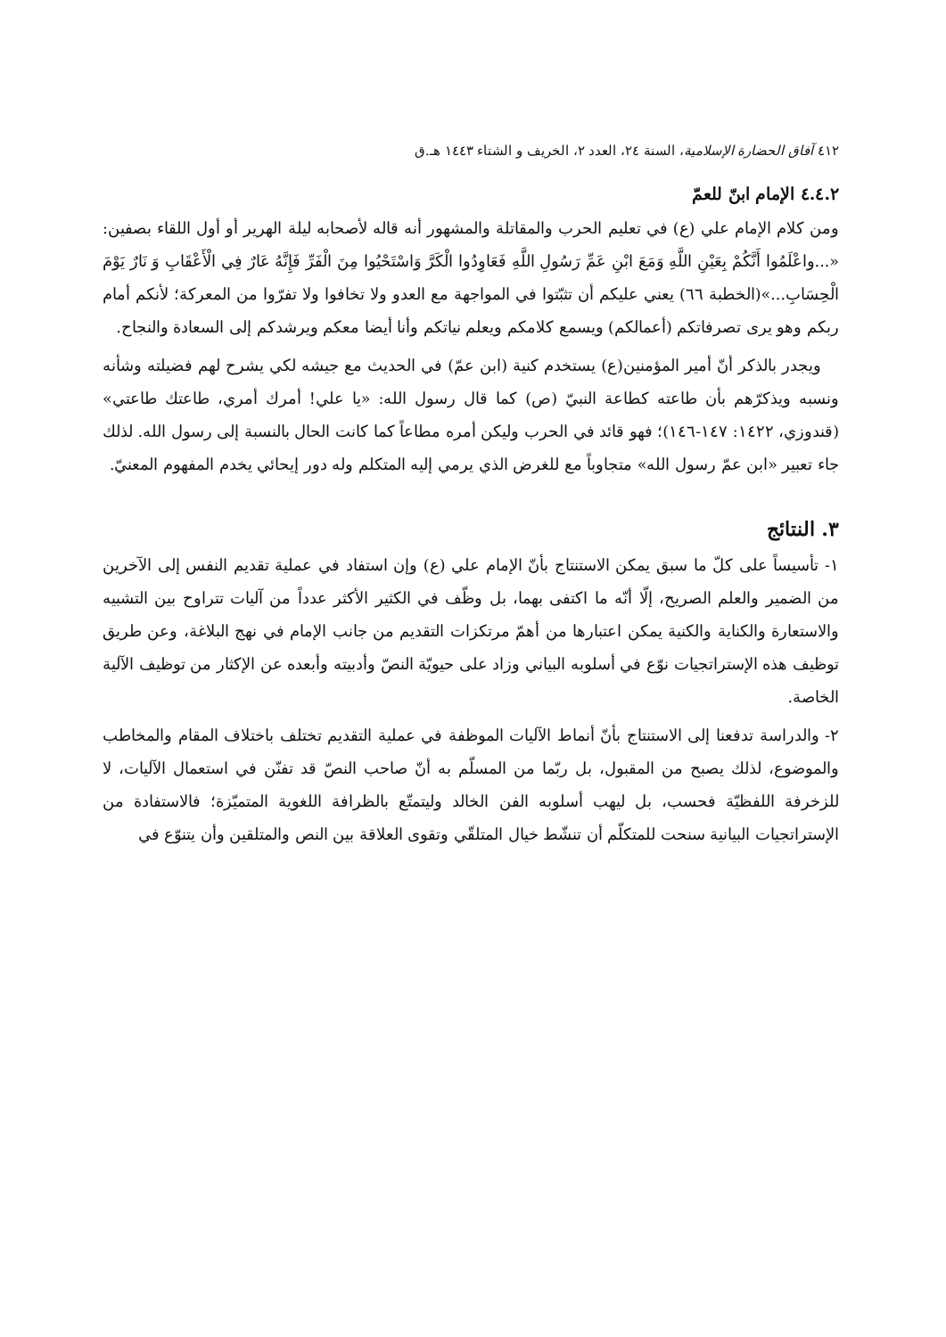٤١٢ آفاق الحضارة الإسلامية، السنة ٢٤، العدد ٢، الخريف و الشتاء ١٤٤٣ هـ.ق
٤.٤.٢ الإمام ابنّ للعمّ
ومن كلام الإمام علي (ع) في تعليم الحرب والمقاتلة والمشهور أنه قاله لأصحابه ليلة الهرير أو أول اللقاء بصفين: «...واعْلَمُوا أَنَّكُمْ بِعَيْنِ اللَّهِ وَمَعَ ابْنِ عَمِّ رَسُولِ اللَّهِ فَعَاوِدُوا الْكَرَّ وَاسْتَحْيُوا مِنَ الْفَرِّ فَإِنَّهُ عَارٌ فِي الْأَعْقَابِ وَ نَارٌ يَوْمَ الْحِسَابِ...»(الخطبة ٦٦) يعني عليكم أن تثبّتوا في المواجهة مع العدو ولا تخافوا ولا تفرّوا من المعركة؛ لأنكم أمام ربكم وهو يرى تصرفاتكم (أعمالكم) ويسمع كلامكم ويعلم نياتكم وأنا أيضا معكم ويرشدكم إلى السعادة والنجاح.
ويجدر بالذكر أنّ أمير المؤمنين(ع) يستخدم كنية (ابن عمّ) في الحديث مع جيشه لكي يشرح لهم فضيلته وشأنه ونسبه ويذكرّهم بأن طاعته كطاعة النبيّ (ص) كما قال رسول الله: «يا علي! أمرك أمري، طاعتك طاعتي» (قندوزي، ١٤٢٢: ١٤٧-١٤٦)؛ فهو قائد في الحرب وليكن أمره مطاعاً كما كانت الحال بالنسبة إلى رسول الله. لذلك جاء تعبير «ابن عمّ رسول الله» متجاوباً مع للغرض الذي يرمي إليه المتكلم وله دور إيحائي يخدم المفهوم المعنيّ.
٣. النتائج
١- تأسيساً على كلّ ما سبق يمكن الاستنتاج بأنّ الإمام علي (ع) وإن استفاد في عملية تقديم النفس إلى الآخرين من الضمير والعلم الصريح، إلّا أنّه ما اكتفى بهما، بل وظّف في الكثير الأكثر عدداً من آليات تتراوح بين التشبيه والاستعارة والكناية والكنية يمكن اعتبارها من أهمّ مرتكزات التقديم من جانب الإمام في نهج البلاغة، وعن طريق توظيف هذه الإستراتجيات نوّع في أسلوبه البياني وزاد على حيويّة النصّ وأدبيته وأبعده عن الإكثار من توظيف الآلية الخاصة.
٢- والدراسة تدفعنا إلى الاستنتاج بأنّ أنماط الآليات الموظفة في عملية التقديم تختلف باختلاف المقام والمخاطب والموضوع، لذلك يصبح من المقبول، بل ربّما من المسلّم به أنّ صاحب النصّ قد تفنّن في استعمال الآليات، لا للزخرفة اللفظيّة فحسب، بل ليهب أسلوبه الفن الخالد وليتمتّع بالظرافة اللغوية المتميّزة؛ فالاستفادة من الإستراتجيات البيانية سنحت للمتكلّم أن تنشّط خيال المتلقّي وتقوى العلاقة بين النص والمتلقين وأن يتنوّع في